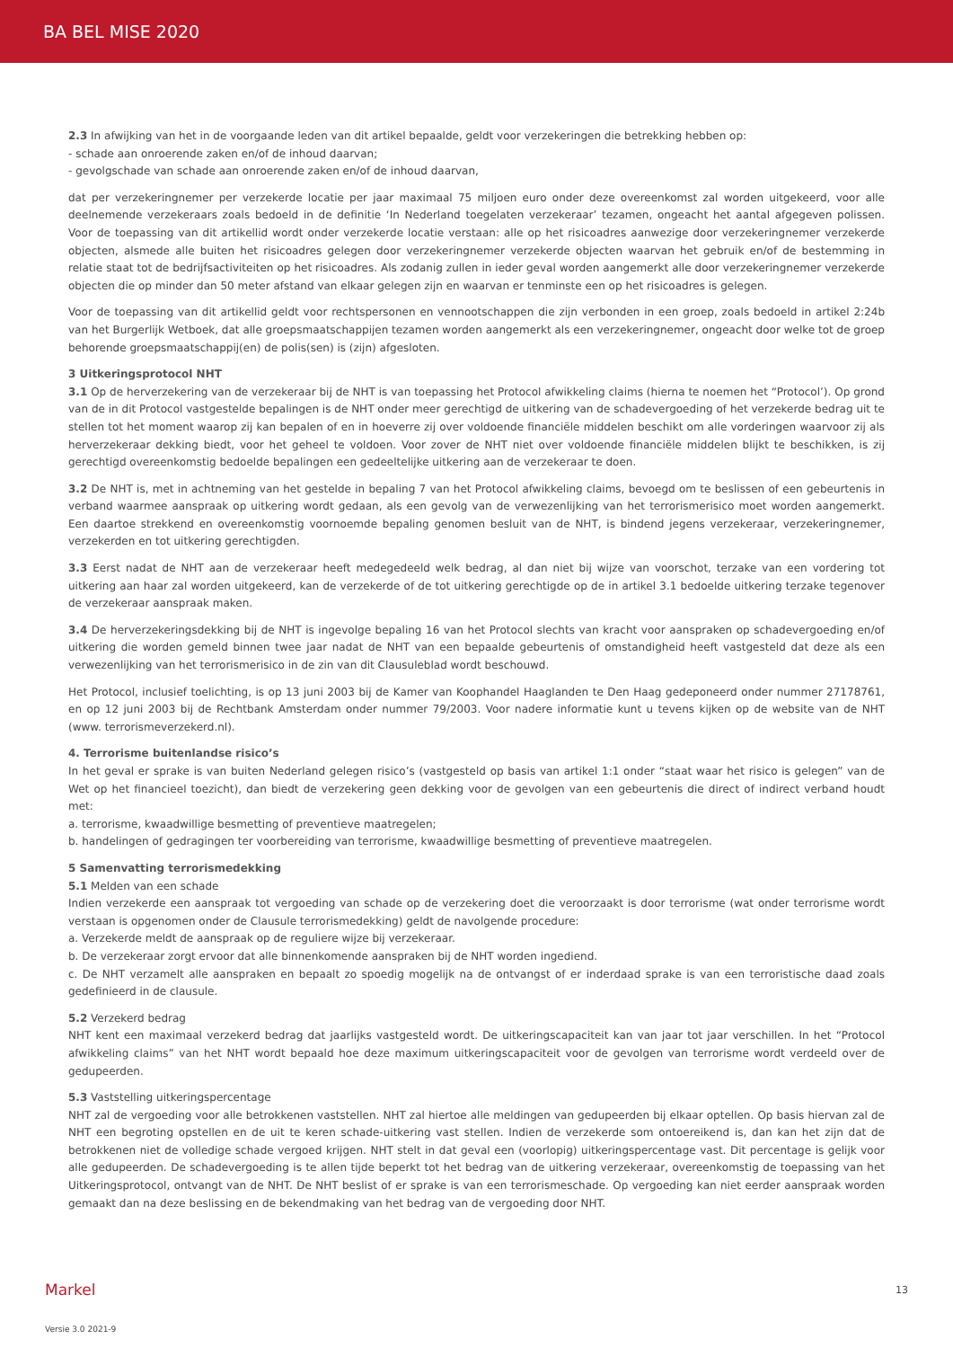BA BEL MISE 2020
2.3 In afwijking van het in de voorgaande leden van dit artikel bepaalde, geldt voor verzekeringen die betrekking hebben op:
- schade aan onroerende zaken en/of de inhoud daarvan;
- gevolgschade van schade aan onroerende zaken en/of de inhoud daarvan,
dat per verzekeringnemer per verzekerde locatie per jaar maximaal 75 miljoen euro onder deze overeenkomst zal worden uitgekeerd, voor alle deelnemende verzekeraars zoals bedoeld in de definitie ‘In Nederland toegelaten verzekeraar’ tezamen, ongeacht het aantal afgegeven polissen. Voor de toepassing van dit artikellid wordt onder verzekerde locatie verstaan: alle op het risicoadres aanwezige door verzekeringnemer verzekerde objecten, alsmede alle buiten het risicoadres gelegen door verzekeringnemer verzekerde objecten waarvan het gebruik en/of de bestemming in relatie staat tot de bedrijfsactiviteiten op het risicoadres. Als zodanig zullen in ieder geval worden aangemerkt alle door verzekeringnemer verzekerde objecten die op minder dan 50 meter afstand van elkaar gelegen zijn en waarvan er tenminste een op het risicoadres is gelegen.
Voor de toepassing van dit artikellid geldt voor rechtspersonen en vennootschappen die zijn verbonden in een groep, zoals bedoeld in artikel 2:24b van het Burgerlijk Wetboek, dat alle groepsmaatschappijen tezamen worden aangemerkt als een verzekeringnemer, ongeacht door welke tot de groep behorende groepsmaatschappij(en) de polis(sen) is (zijn) afgesloten.
3 Uitkeringsprotocol NHT
3.1 Op de herverzekering van de verzekeraar bij de NHT is van toepassing het Protocol afwikkeling claims (hierna te noemen het “Protocol’). Op grond van de in dit Protocol vastgestelde bepalingen is de NHT onder meer gerechtigd de uitkering van de schadevergoeding of het verzekerde bedrag uit te stellen tot het moment waarop zij kan bepalen of en in hoeverre zij over voldoende financiële middelen beschikt om alle vorderingen waarvoor zij als herverzekeraar dekking biedt, voor het geheel te voldoen. Voor zover de NHT niet over voldoende financiële middelen blijkt te beschikken, is zij gerechtigd overeenkomstig bedoelde bepalingen een gedeeltelijke uitkering aan de verzekeraar te doen.
3.2 De NHT is, met in achtneming van het gestelde in bepaling 7 van het Protocol afwikkeling claims, bevoegd om te beslissen of een gebeurtenis in verband waarmee aanspraak op uitkering wordt gedaan, als een gevolg van de verwezenlijking van het terrorismerisico moet worden aangemerkt. Een daartoe strekkend en overeenkomstig voornoemde bepaling genomen besluit van de NHT, is bindend jegens verzekeraar, verzekeringnemer, verzekerden en tot uitkering gerechtigden.
3.3 Eerst nadat de NHT aan de verzekeraar heeft medegedeeld welk bedrag, al dan niet bij wijze van voorschot, terzake van een vordering tot uitkering aan haar zal worden uitgekeerd, kan de verzekerde of de tot uitkering gerechtigde op de in artikel 3.1 bedoelde uitkering terzake tegenover de verzekeraar aanspraak maken.
3.4 De herverzekeringsdekking bij de NHT is ingevolge bepaling 16 van het Protocol slechts van kracht voor aanspraken op schadevergoeding en/of uitkering die worden gemeld binnen twee jaar nadat de NHT van een bepaalde gebeurtenis of omstandigheid heeft vastgesteld dat deze als een verwezenlijking van het terrorismerisico in de zin van dit Clausuleblad wordt beschouwd.
Het Protocol, inclusief toelichting, is op 13 juni 2003 bij de Kamer van Koophandel Haaglanden te Den Haag gedeponeerd onder nummer 27178761, en op 12 juni 2003 bij de Rechtbank Amsterdam onder nummer 79/2003. Voor nadere informatie kunt u tevens kijken op de website van de NHT (www. terrorismeverzekerd.nl).
4. Terrorisme buitenlandse risico’s
In het geval er sprake is van buiten Nederland gelegen risico’s (vastgesteld op basis van artikel 1:1 onder “staat waar het risico is gelegen” van de Wet op het financieel toezicht), dan biedt de verzekering geen dekking voor de gevolgen van een gebeurtenis die direct of indirect verband houdt met:
a. terrorisme, kwaadwillige besmetting of preventieve maatregelen;
b. handelingen of gedragingen ter voorbereiding van terrorisme, kwaadwillige besmetting of preventieve maatregelen.
5 Samenvatting terrorismedekking
5.1 Melden van een schade
Indien verzekerde een aanspraak tot vergoeding van schade op de verzekering doet die veroorzaakt is door terrorisme (wat onder terrorisme wordt verstaan is opgenomen onder de Clausule terrorismedekking) geldt de navolgende procedure:
a. Verzekerde meldt de aanspraak op de reguliere wijze bij verzekeraar.
b. De verzekeraar zorgt ervoor dat alle binnenkomende aanspraken bij de NHT worden ingediend.
c. De NHT verzamelt alle aanspraken en bepaalt zo spoedig mogelijk na de ontvangst of er inderdaad sprake is van een terroristische daad zoals gedefinieerd in de clausule.
5.2 Verzekerd bedrag
NHT kent een maximaal verzekerd bedrag dat jaarlijks vastgesteld wordt. De uitkeringscapaciteit kan van jaar tot jaar verschillen. In het “Protocol afwikkeling claims” van het NHT wordt bepaald hoe deze maximum uitkeringscapaciteit voor de gevolgen van terrorisme wordt verdeeld over de gedupeerden.
5.3 Vaststelling uitkeringspercentage
NHT zal de vergoeding voor alle betrokkenen vaststellen. NHT zal hiertoe alle meldingen van gedupeerden bij elkaar optellen. Op basis hiervan zal de NHT een begroting opstellen en de uit te keren schade-uitkering vast stellen. Indien de verzekerde som ontoereikend is, dan kan het zijn dat de betrokkenen niet de volledige schade vergoed krijgen. NHT stelt in dat geval een (voorlopig) uitkeringspercentage vast. Dit percentage is gelijk voor alle gedupeerden. De schadevergoeding is te allen tijde beperkt tot het bedrag van de uitkering verzekeraar, overeenkomstig de toepassing van het Uitkeringsprotocol, ontvangt van de NHT. De NHT beslist of er sprake is van een terrorismeschade. Op vergoeding kan niet eerder aanspraak worden gemaakt dan na deze beslissing en de bekendmaking van het bedrag van de vergoeding door NHT.
Markel 13
Versie 3.0 2021-9